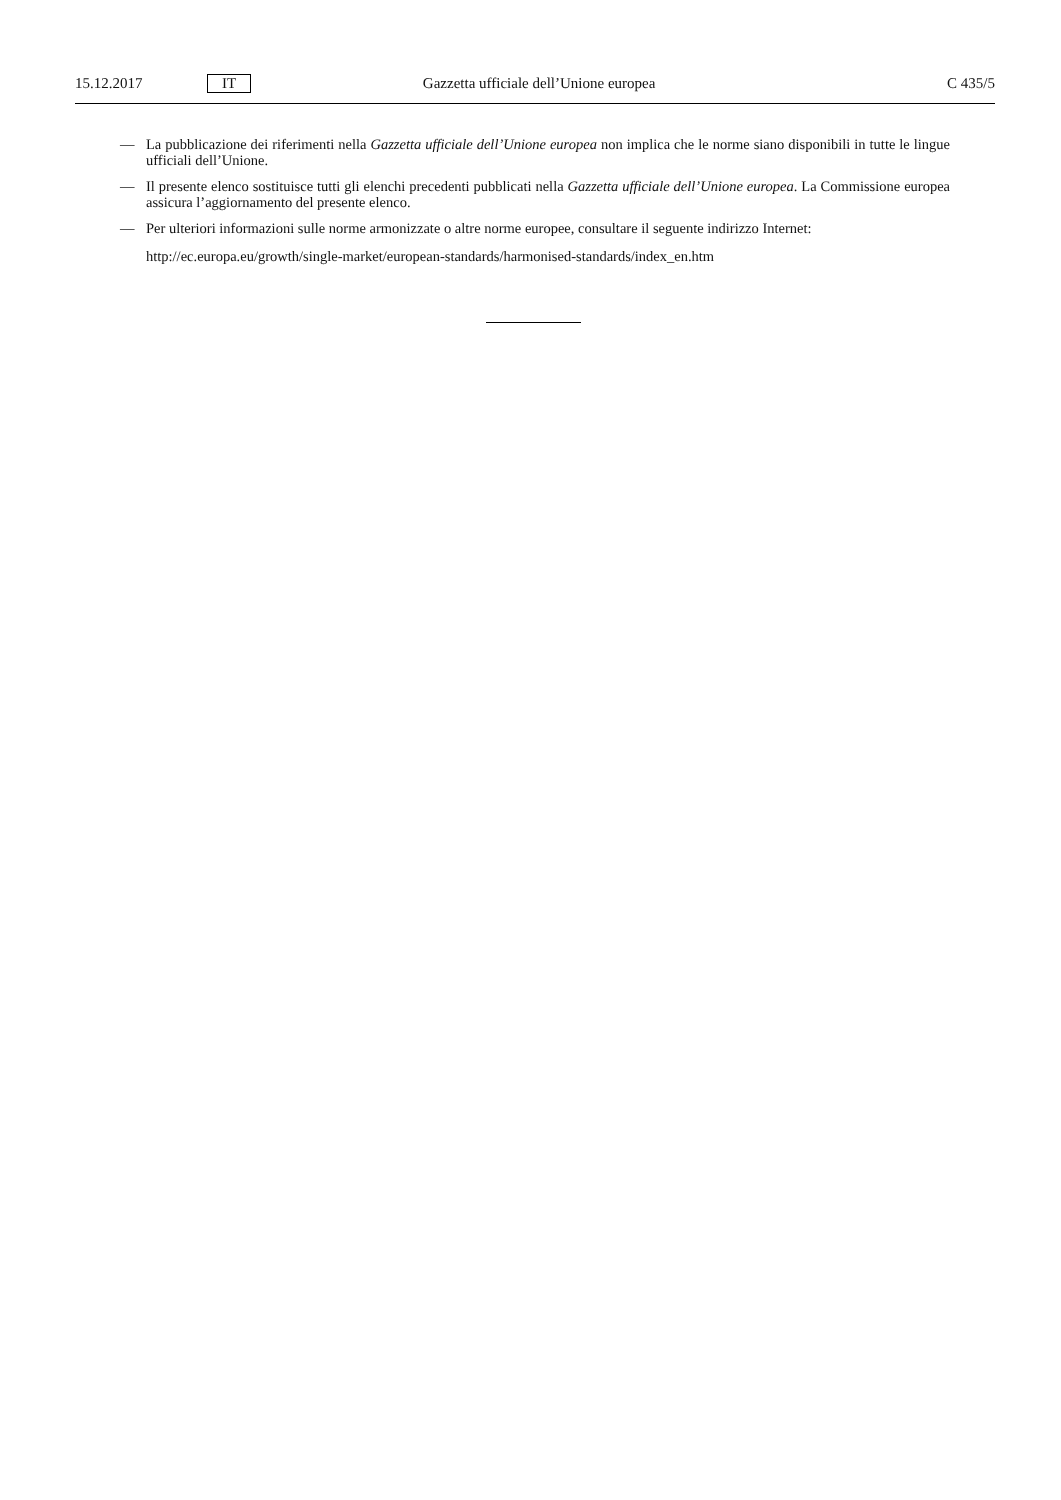15.12.2017 IT Gazzetta ufficiale dell’Unione europea C 435/5
— La pubblicazione dei riferimenti nella Gazzetta ufficiale dell’Unione europea non implica che le norme siano disponibili in tutte le lingue ufficiali dell’Unione.
— Il presente elenco sostituisce tutti gli elenchi precedenti pubblicati nella Gazzetta ufficiale dell’Unione europea. La Commissione europea assicura l’aggiornamento del presente elenco.
— Per ulteriori informazioni sulle norme armonizzate o altre norme europee, consultare il seguente indirizzo Internet:
http://ec.europa.eu/growth/single-market/european-standards/harmonised-standards/index_en.htm